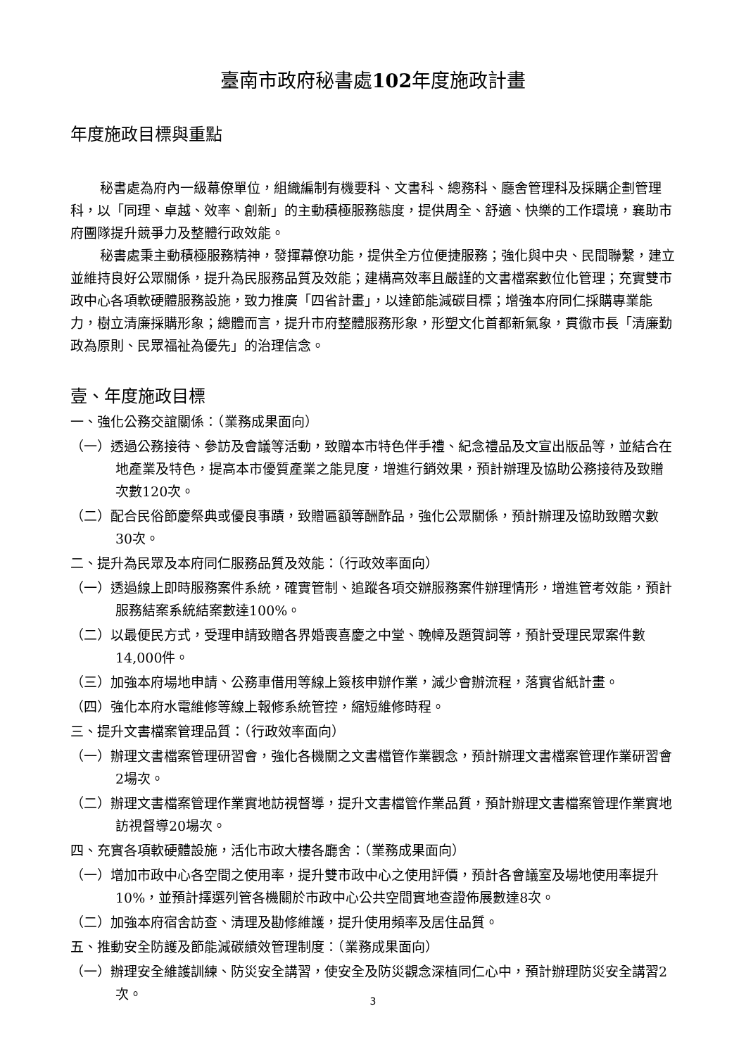臺南市政府秘書處102年度施政計畫
年度施政目標與重點
秘書處為府內一級幕僚單位，組織編制有機要科、文書科、總務科、廳舍管理科及採購企劃管理科，以「同理、卓越、效率、創新」的主動積極服務態度，提供周全、舒適、快樂的工作環境，襄助市府團隊提升競爭力及整體行政效能。
秘書處秉主動積極服務精神，發揮幕僚功能，提供全方位便捷服務；強化與中央、民間聯繫，建立並維持良好公眾關係，提升為民服務品質及效能；建構高效率且嚴謹的文書檔案數位化管理；充實雙市政中心各項軟硬體服務設施，致力推廣「四省計畫」，以達節能減碳目標；增強本府同仁採購專業能力，樹立清廉採購形象；總體而言，提升市府整體服務形象，形塑文化首都新氣象，貫徹市長「清廉勤政為原則、民眾福祉為優先」的治理信念。
壹、年度施政目標
一、強化公務交誼關係：（業務成果面向）
（一）透過公務接待、參訪及會議等活動，致贈本市特色伴手禮、紀念禮品及文宣出版品等，並結合在地產業及特色，提高本市優質產業之能見度，增進行銷效果，預計辦理及協助公務接待及致贈次數120次。
（二）配合民俗節慶祭典或優良事蹟，致贈匾額等酬酢品，強化公眾關係，預計辦理及協助致贈次數30次。
二、提升為民眾及本府同仁服務品質及效能：（行政效率面向）
（一）透過線上即時服務案件系統，確實管制、追蹤各項交辦服務案件辦理情形，增進管考效能，預計服務結案系統結案數達100%。
（二）以最便民方式，受理申請致贈各界婚喪喜慶之中堂、輓幛及題賀詞等，預計受理民眾案件數14,000件。
（三）加強本府場地申請、公務車借用等線上簽核申辦作業，減少會辦流程，落實省紙計畫。
（四）強化本府水電維修等線上報修系統管控，縮短維修時程。
三、提升文書檔案管理品質：（行政效率面向）
（一）辦理文書檔案管理研習會，強化各機關之文書檔管作業觀念，預計辦理文書檔案管理作業研習會2場次。
（二）辦理文書檔案管理作業實地訪視督導，提升文書檔管作業品質，預計辦理文書檔案管理作業實地訪視督導20場次。
四、充實各項軟硬體設施，活化市政大樓各廳舍：（業務成果面向）
（一）增加市政中心各空間之使用率，提升雙市政中心之使用評價，預計各會議室及場地使用率提升10%，並預計擇選列管各機關於市政中心公共空間實地查證佈展數達8次。
（二）加強本府宿舍訪查、清理及勘修維護，提升使用頻率及居住品質。
五、推動安全防護及節能減碳績效管理制度：（業務成果面向）
（一）辦理安全維護訓練、防災安全講習，使安全及防災觀念深植同仁心中，預計辦理防災安全講習2次。
3